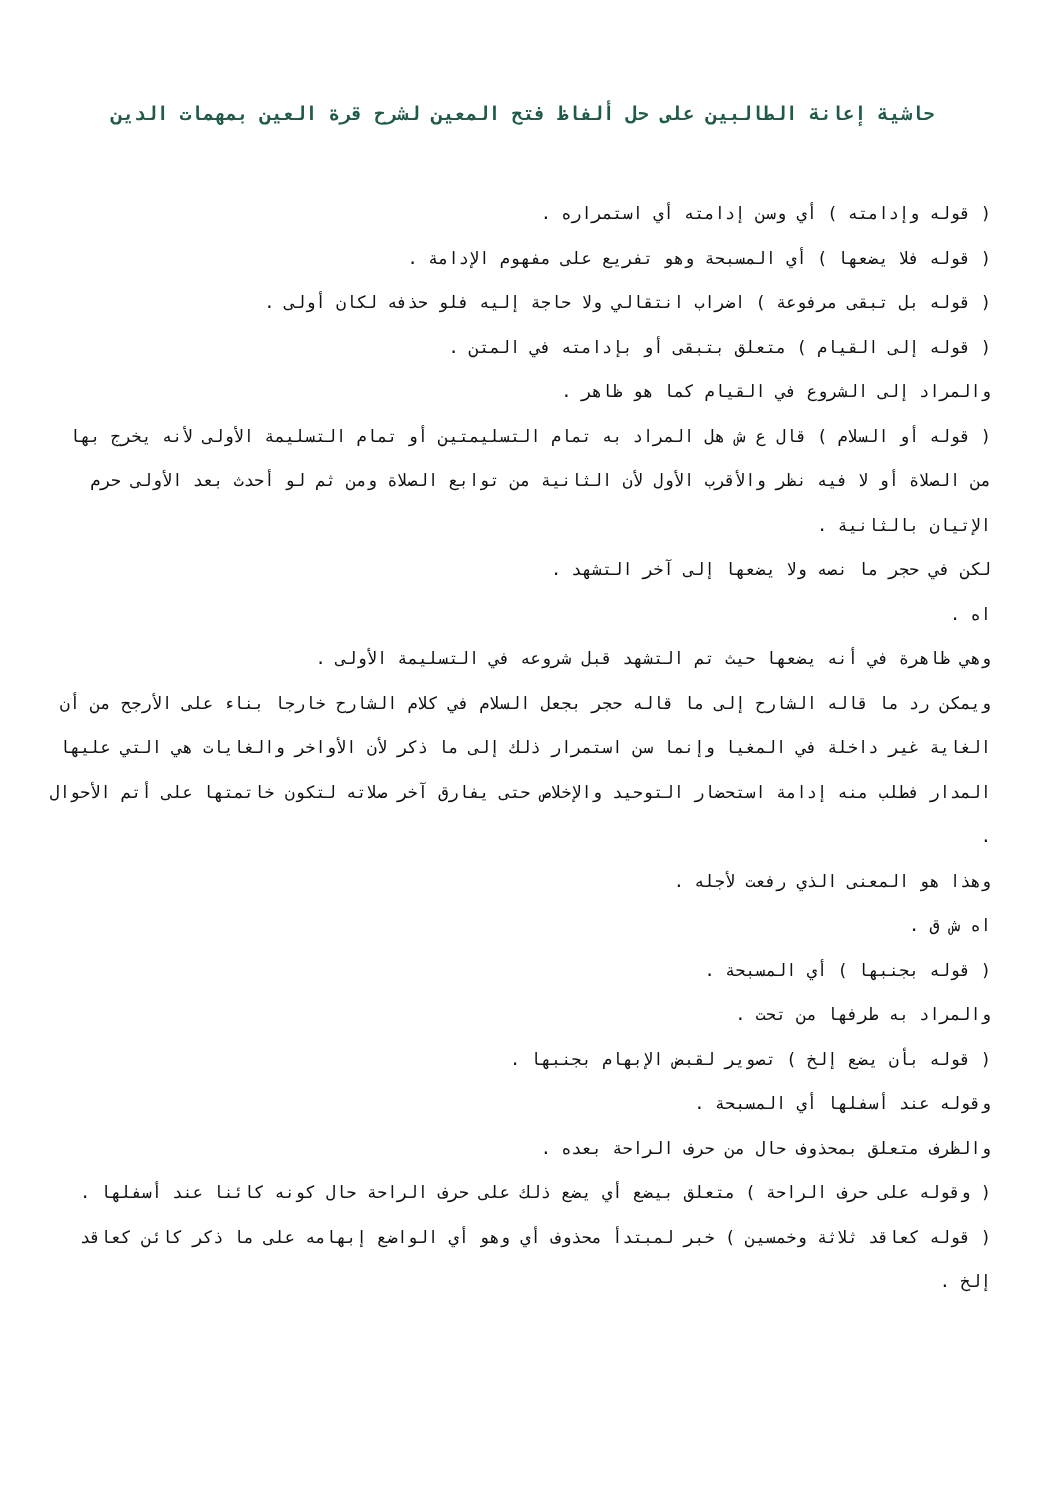حاشية إعانة الطالبين على حل ألفاظ فتح المعين لشرح قرة العين بمهمات الدين
( قوله وإدامته ) أي وسن إدامته أي استمراره .
( قوله فلا يضعها ) أي المسبحة وهو تفريع على مفهوم الإدامة .
( قوله بل تبقى مرفوعة ) اضراب انتقالي ولا حاجة إليه فلو حذفه لكان أولى .
( قوله إلى القيام ) متعلق بتبقى أو بإدامته في المتن .
والمراد إلى الشروع في القيام كما هو ظاهر .
( قوله أو السلام ) قال ع ش هل المراد به تمام التسليمتين أو تمام التسليمة الأولى لأنه يخرج بها من الصلاة أو لا فيه نظر والأقرب الأول لأن الثانية من توابع الصلاة ومن ثم لو أحدث بعد الأولى حرم الإتيان بالثانية .
لكن في حجر ما نصه ولا يضعها إلى آخر التشهد .
اه .
وهي ظاهرة في أنه يضعها حيث تم التشهد قبل شروعه في التسليمة الأولى .
ويمكن رد ما قاله الشارح إلى ما قاله حجر بجعل السلام في كلام الشارح خارجا بناء على الأرجح من أن الغاية غير داخلة في المغيا وإنما سن استمرار ذلك إلى ما ذكر لأن الأواخر والغايات هي التي عليها المدار فطلب منه إدامة استحضار التوحيد والإخلاص حتى يفارق آخر صلاته لتكون خاتمتها على أتم الأحوال .
وهذا هو المعنى الذي رفعت لأجله .
اه ش ق .
( قوله بجنبها ) أي المسبحة .
والمراد به طرفها من تحت .
( قوله بأن يضع إلخ ) تصوير لقبض الإبهام بجنبها .
وقوله عند أسفلها أي المسبحة .
والظرف متعلق بمحذوف حال من حرف الراحة بعده .
( وقوله على حرف الراحة ) متعلق بيضع أي يضع ذلك على حرف الراحة حال كونه كائنا عند أسفلها .
( قوله كعاقد ثلاثة وخمسين ) خبر لمبتدأ محذوف أي وهو أي الواضع إبهامه على ما ذكر كائن كعاقد إلخ .